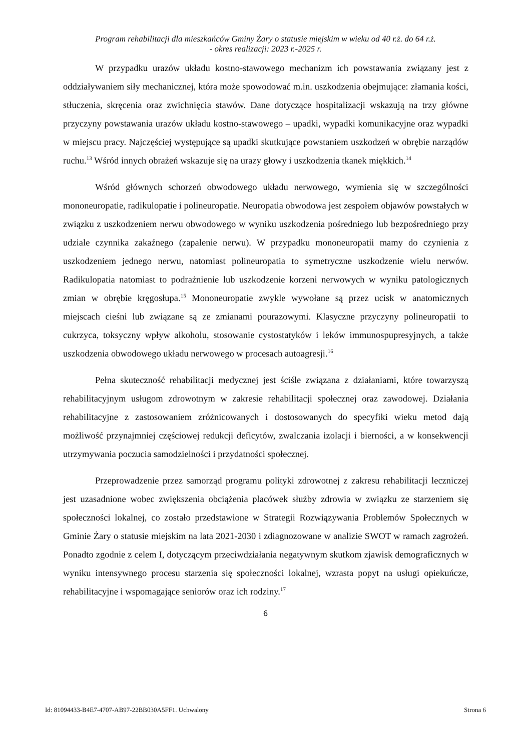Program rehabilitacji dla mieszkańców Gminy Żary o statusie miejskim w wieku od 40 r.ż. do 64 r.ż.
- okres realizacji: 2023 r.-2025 r.
W przypadku urazów układu kostno-stawowego mechanizm ich powstawania związany jest z oddziaływaniem siły mechanicznej, która może spowodować m.in. uszkodzenia obejmujące: złamania kości, stłuczenia, skręcenia oraz zwichnięcia stawów. Dane dotyczące hospitalizacji wskazują na trzy główne przyczyny powstawania urazów układu kostno-stawowego – upadki, wypadki komunikacyjne oraz wypadki w miejscu pracy. Najczęściej występujące są upadki skutkujące powstaniem uszkodzeń w obrębie narządów ruchu.<sup>13</sup> Wśród innych obrażeń wskazuje się na urazy głowy i uszkodzenia tkanek miękkich.<sup>14</sup>
Wśród głównych schorzeń obwodowego układu nerwowego, wymienia się w szczególności mononeuropatie, radikulopatie i polineuropatie. Neuropatia obwodowa jest zespołem objawów powstałych w związku z uszkodzeniem nerwu obwodowego w wyniku uszkodzenia pośredniego lub bezpośredniego przy udziale czynnika zakaźnego (zapalenie nerwu). W przypadku mononeuropatii mamy do czynienia z uszkodzeniem jednego nerwu, natomiast polineuropatia to symetryczne uszkodzenie wielu nerwów. Radikulopatia natomiast to podrażnienie lub uszkodzenie korzeni nerwowych w wyniku patologicznych zmian w obrębie kręgosłupa.<sup>15</sup> Mononeuropatie zwykle wywołane są przez ucisk w anatomicznych miejscach cieśni lub związane są ze zmianami pourazowymi. Klasyczne przyczyny polineuropatii to cukrzyca, toksyczny wpływ alkoholu, stosowanie cystostatyków i leków immunospupresyjnych, a także uszkodzenia obwodowego układu nerwowego w procesach autoagresji.<sup>16</sup>
Pełna skuteczność rehabilitacji medycznej jest ściśle związana z działaniami, które towarzyszą rehabilitacyjnym usługom zdrowotnym w zakresie rehabilitacji społecznej oraz zawodowej. Działania rehabilitacyjne z zastosowaniem zróżnicowanych i dostosowanych do specyfiki wieku metod dają możliwość przynajmniej częściowej redukcji deficytów, zwalczania izolacji i bierności, a w konsekwencji utrzymywania poczucia samodzielności i przydatności społecznej.
Przeprowadzenie przez samorząd programu polityki zdrowotnej z zakresu rehabilitacji leczniczej jest uzasadnione wobec zwiększenia obciążenia placówek służby zdrowia w związku ze starzeniem się społeczności lokalnej, co zostało przedstawione w Strategii Rozwiązywania Problemów Społecznych w Gminie Żary o statusie miejskim na lata 2021-2030 i zdiagnozowane w analizie SWOT w ramach zagrożeń. Ponadto zgodnie z celem I, dotyczącym przeciwdziałania negatywnym skutkom zjawisk demograficznych w wyniku intensywnego procesu starzenia się społeczności lokalnej, wzrasta popyt na usługi opiekuńcze, rehabilitacyjne i wspomagające seniorów oraz ich rodziny.<sup>17</sup>
6
Id: 81094433-B4E7-4707-AB97-22BB030A5FF1. Uchwalony Strona 6